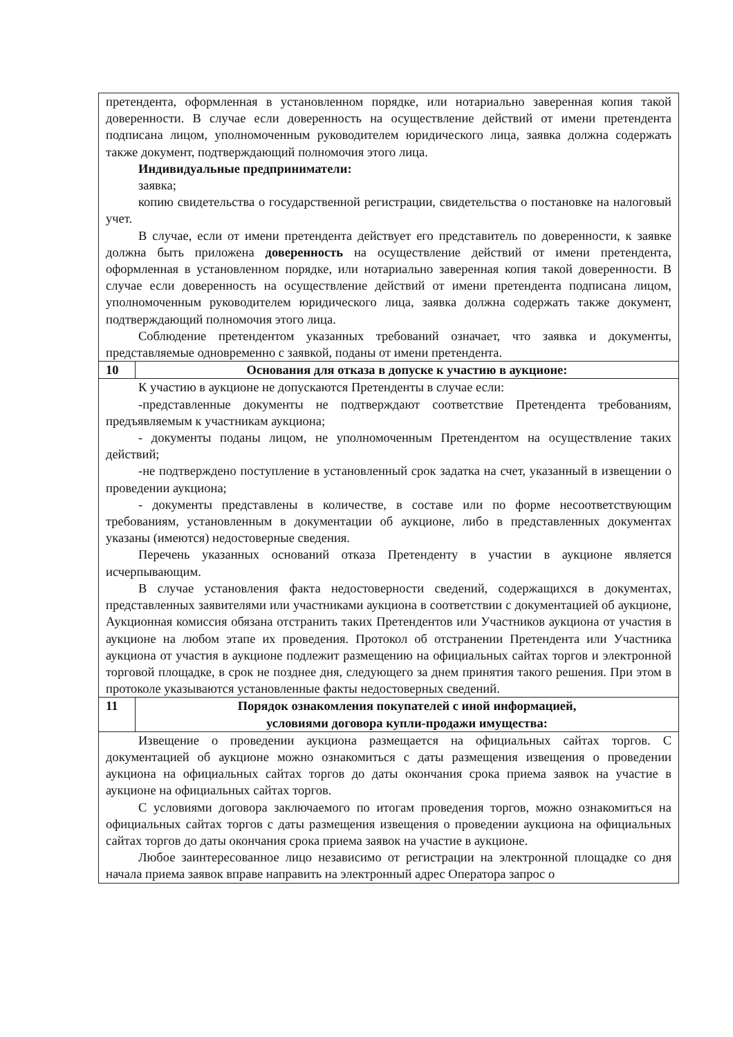| претендента, оформленная в установленном порядке, или нотариально заверенная копия такой доверенности. В случае если доверенность на осуществление действий от имени претендента подписана лицом, уполномоченным руководителем юридического лица, заявка должна содержать также документ, подтверждающий полномочия этого лица. Индивидуальные предприниматели: заявка; копию свидетельства о государственной регистрации, свидетельства о постановке на налоговый учет. В случае, если от имени претендента действует его представитель по доверенности, к заявке должна быть приложена доверенность на осуществление действий от имени претендента, оформленная в установленном порядке, или нотариально заверенная копия такой доверенности. В случае если доверенность на осуществление действий от имени претендента подписана лицом, уполномоченным руководителем юридического лица, заявка должна содержать также документ, подтверждающий полномочия этого лица. Соблюдение претендентом указанных требований означает, что заявка и документы, представляемые одновременно с заявкой, поданы от имени претендента. | |
| 10 | Основания для отказа в допуске к участию в аукционе: |
| К участию в аукционе не допускаются Претенденты в случае если: -представленные документы не подтверждают соответствие Претендента требованиям, предъявляемым к участникам аукциона; - документы поданы лицом, не уполномоченным Претендентом на осуществление таких действий; -не подтверждено поступление в установленный срок задатка на счет, указанный в извещении о проведении аукциона; - документы представлены в количестве, в составе или по форме несоответствующим требованиям, установленным в документации об аукционе, либо в представленных документах указаны (имеются) недостоверные сведения. Перечень указанных оснований отказа Претенденту в участии в аукционе является исчерпывающим. В случае установления факта недостоверности сведений, содержащихся в документах, представленных заявителями или участниками аукциона в соответствии с документацией об аукционе, Аукционная комиссия обязана отстранить таких Претендентов или Участников аукциона от участия в аукционе на любом этапе их проведения. Протокол об отстранении Претендента или Участника аукциона от участия в аукционе подлежит размещению на официальных сайтах торгов и электронной торговой площадке, в срок не позднее дня, следующего за днем принятия такого решения. При этом в протоколе указываются установленные факты недостоверных сведений. | |
| 11 | Порядок ознакомления покупателей с иной информацией, условиями договора купли-продажи имущества: |
| Извещение о проведении аукциона размещается на официальных сайтах торгов. С документацией об аукционе можно ознакомиться с даты размещения извещения о проведении аукциона на официальных сайтах торгов до даты окончания срока приема заявок на участие в аукционе на официальных сайтах торгов. С условиями договора заключаемого по итогам проведения торгов, можно ознакомиться на официальных сайтах торгов с даты размещения извещения о проведении аукциона на официальных сайтах торгов до даты окончания срока приема заявок на участие в аукционе. Любое заинтересованное лицо независимо от регистрации на электронной площадке со дня начала приема заявок вправе направить на электронный адрес Оператора запрос о | |